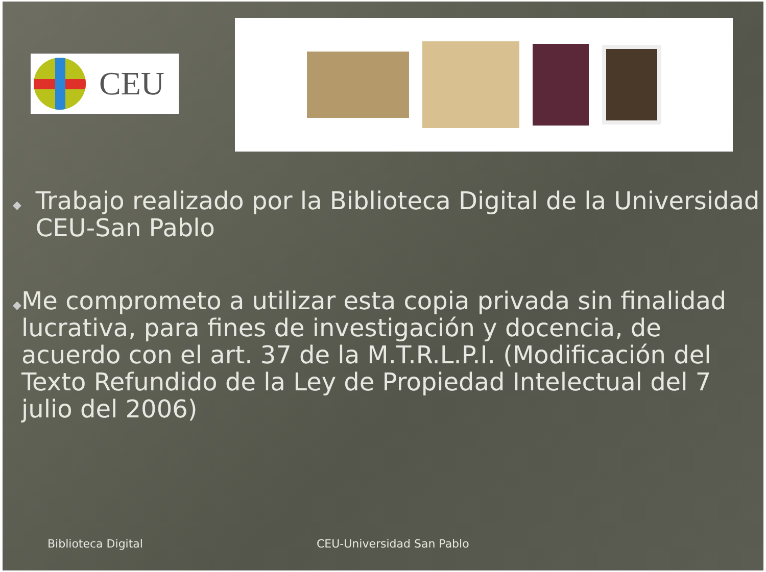CEU
◆ Trabajo realizado por la Biblioteca Digital de la Universidad CEU-San Pablo
◆ Me comprometo a utilizar esta copia privada sin finalidad lucrativa, para fines de investigación y docencia, de acuerdo con el art. 37 de la M.T.R.L.P.I. (Modificación del Texto Refundido de la Ley de Propiedad Intelectual del 7 julio del 2006)
Biblioteca Digital CEU-Universidad San Pablo